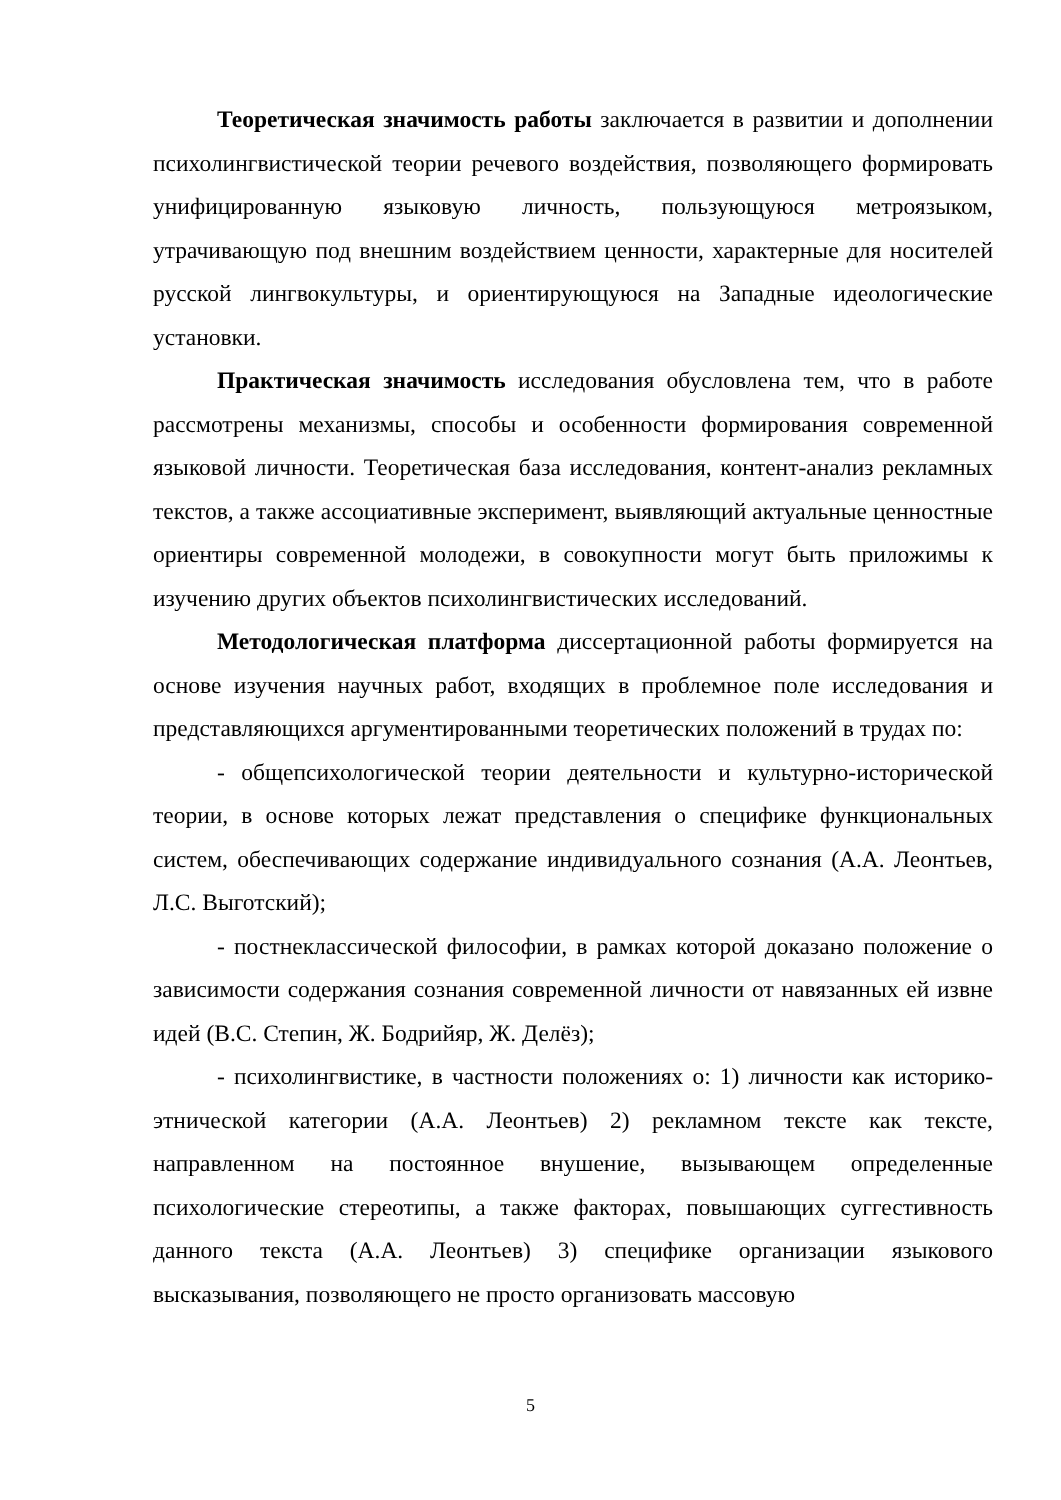Теоретическая значимость работы заключается в развитии и дополнении психолингвистической теории речевого воздействия, позволяющего формировать унифицированную языковую личность, пользующуюся метроязыком, утрачивающую под внешним воздействием ценности, характерные для носителей русской лингвокультуры, и ориентирующуюся на Западные идеологические установки.
Практическая значимость исследования обусловлена тем, что в работе рассмотрены механизмы, способы и особенности формирования современной языковой личности. Теоретическая база исследования, контент-анализ рекламных текстов, а также ассоциативные эксперимент, выявляющий актуальные ценностные ориентиры современной молодежи, в совокупности могут быть приложимы к изучению других объектов психолингвистических исследований.
Методологическая платформа диссертационной работы формируется на основе изучения научных работ, входящих в проблемное поле исследования и представляющихся аргументированными теоретических положений в трудах по:
- общепсихологической теории деятельности и культурно-исторической теории, в основе которых лежат представления о специфике функциональных систем, обеспечивающих содержание индивидуального сознания (А.А. Леонтьев, Л.С. Выготский);
- постнеклассической философии, в рамках которой доказано положение о зависимости содержания сознания современной личности от навязанных ей извне идей (В.С. Степин, Ж. Бодрийяр, Ж. Делёз);
- психолингвистике, в частности положениях о: 1) личности как историко-этнической категории (А.А. Леонтьев) 2) рекламном тексте как тексте, направленном на постоянное внушение, вызывающем определенные психологические стереотипы, а также факторах, повышающих суггестивность данного текста (А.А. Леонтьев) 3) специфике организации языкового высказывания, позволяющего не просто организовать массовую
5